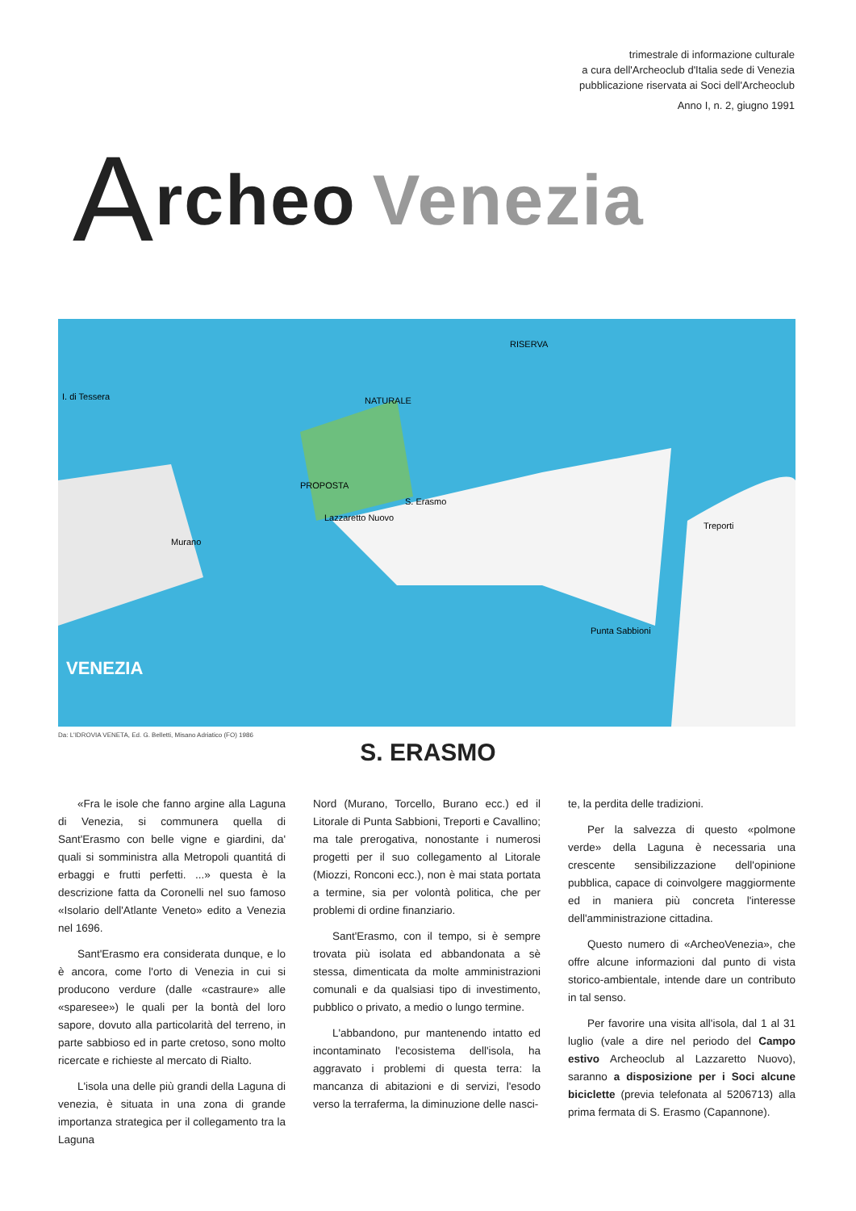trimestrale di informazione culturale
a cura dell'Archeoclub d'Italia sede di Venezia
pubblicazione riservata ai Soci dell'Archeoclub
Anno I, n. 2, giugno 1991
Archeo Venezia
RISERVA
NATURALE
PROPOSTA
S. Erasmo
Lazzaretto Nuovo
Murano
VENEZIA
Treporti
Punta Sabbioni
I. di Tessera
Da: L'IDROVIA VENETA, Ed. G. Belletti, Misano Adriatico (FO) 1986
S. ERASMO
«Fra le isole che fanno argine alla Laguna di Venezia, si communera quella di Sant'Erasmo con belle vigne e giardini, da' quali si somministra alla Metropoli quantitá di erbaggi e frutti perfetti. ...» questa è la descrizione fatta da Coronelli nel suo famoso «Isolario dell'Atlante Veneto» edito a Venezia nel 1696.
Sant'Erasmo era considerata dunque, e lo è ancora, come l'orto di Venezia in cui si producono verdure (dalle «castraure» alle «sparesee») le quali per la bontà del loro sapore, dovuto alla particolarità del terreno, in parte sabbioso ed in parte cretoso, sono molto ricercate e richieste al mercato di Rialto.
L'isola una delle più grandi della Laguna di venezia, è situata in una zona di grande importanza strategica per il collegamento tra la Laguna
Nord (Murano, Torcello, Burano ecc.) ed il Litorale di Punta Sabbioni, Treporti e Cavallino; ma tale prerogativa, nonostante i numerosi progetti per il suo collegamento al Litorale (Miozzi, Ronconi ecc.), non è mai stata portata a termine, sia per volontà politica, che per problemi di ordine finanziario.
Sant'Erasmo, con il tempo, si è sempre trovata più isolata ed abbandonata a sè stessa, dimenticata da molte amministrazioni comunali e da qualsiasi tipo di investimento, pubblico o privato, a medio o lungo termine.
L'abbandono, pur mantenendo intatto ed incontaminato l'ecosistema dell'isola, ha aggravato i problemi di questa terra: la mancanza di abitazioni e di servizi, l'esodo verso la terraferma, la diminuzione delle nasci-
te, la perdita delle tradizioni.
Per la salvezza di questo «polmone verde» della Laguna è necessaria una crescente sensibilizzazione dell'opinione pubblica, capace di coinvolgere maggiormente ed in maniera più concreta l'interesse dell'amministrazione cittadina.
Questo numero di «ArcheoVenezia», che offre alcune informazioni dal punto di vista storico-ambientale, intende dare un contributo in tal senso.
Per favorire una visita all'isola, dal 1 al 31 luglio (vale a dire nel periodo del Campo estivo Archeoclub al Lazzaretto Nuovo), saranno a disposizione per i Soci alcune biciclette (previa telefonata al 5206713) alla prima fermata di S. Erasmo (Capannone).